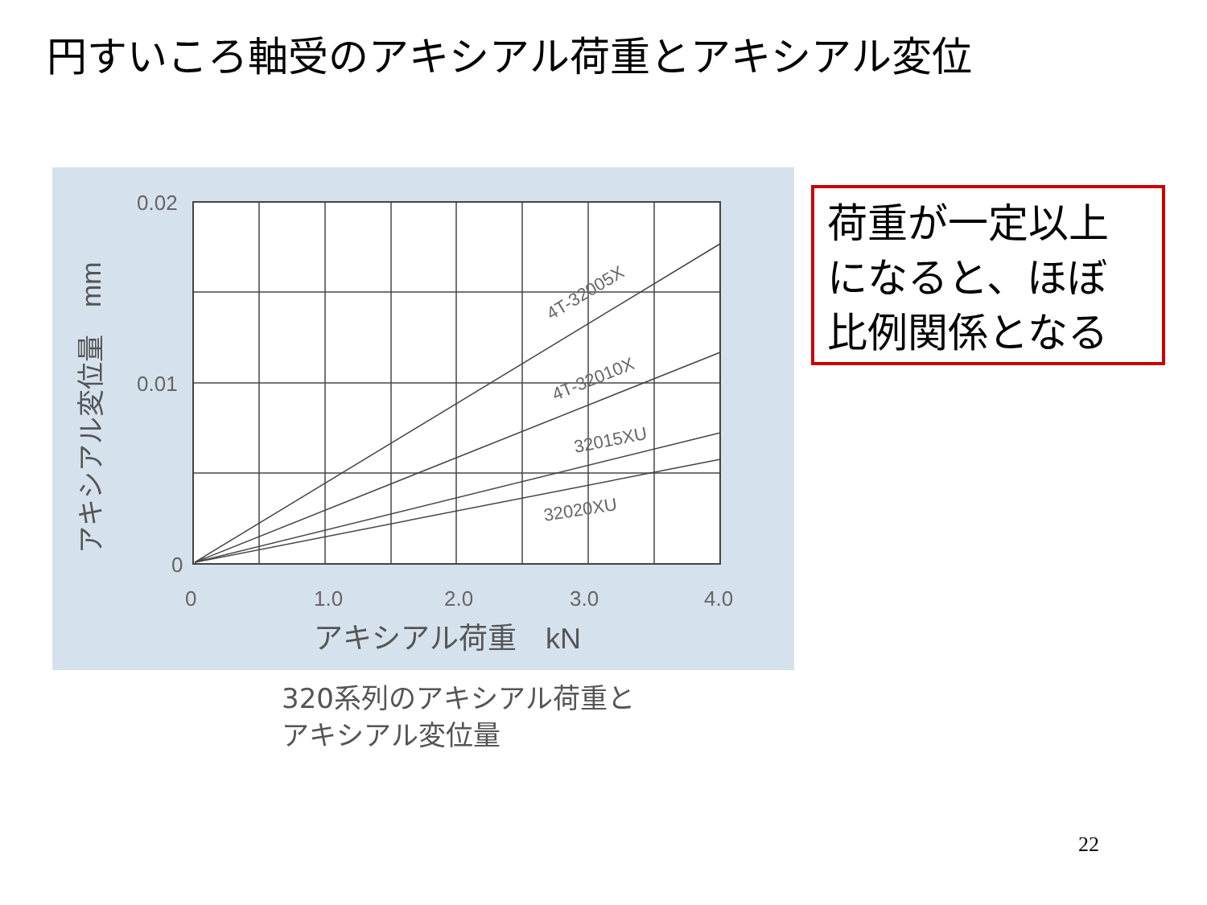円すいころ軸受のアキシアル荷重とアキシアル変位
0.02
0.01
0
0
1.0
2.0
3.0
4.0
アキシアル荷重　kN
アキシアル変位量　mm
4T-32005X
4T-32010X
32015XU
32020XU
320系列のアキシアル荷重と
アキシアル変位量
荷重が一定以上
になると、ほぼ
比例関係となる
22